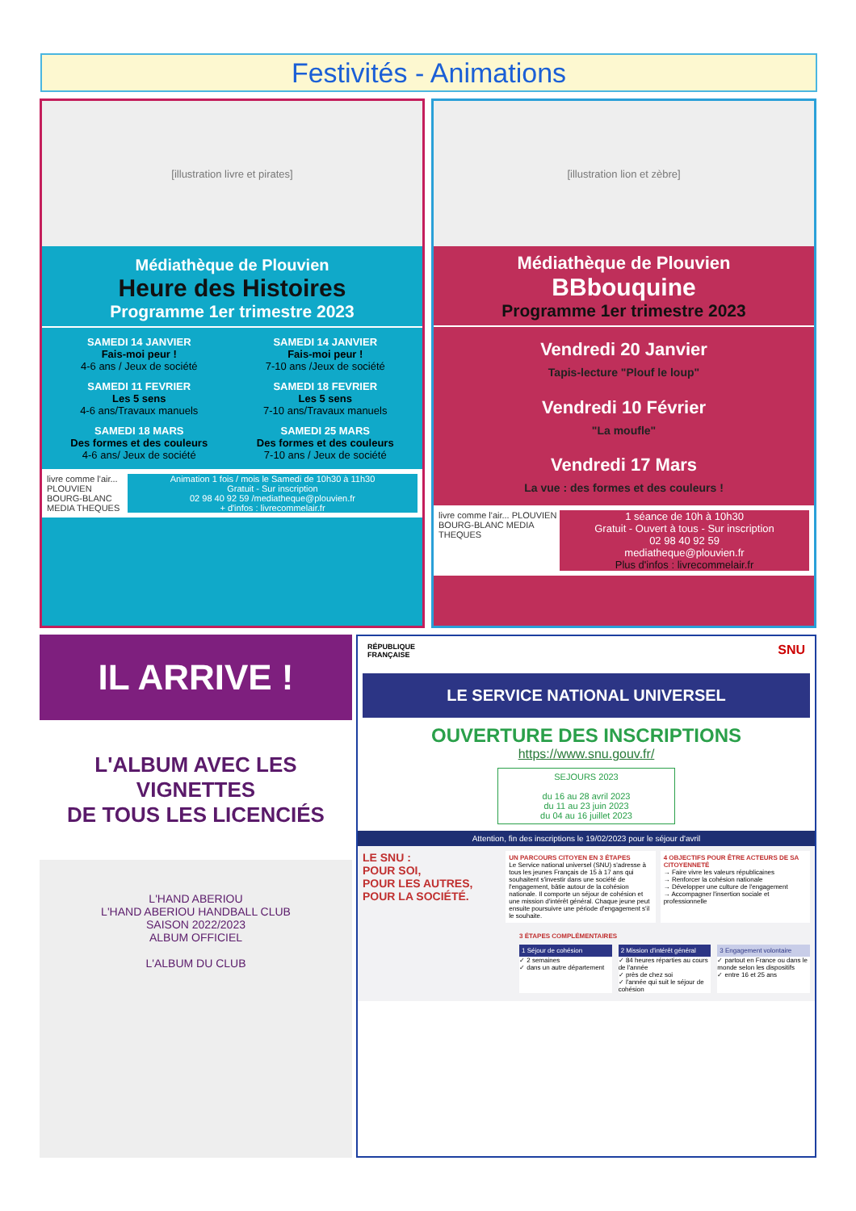Festivités - Animations
[illustration livre et pirates]
Médiathèque de Plouvien
Heure des Histoires
Programme 1er trimestre 2023
SAMEDI 14 JANVIER
Fais-moi peur !
4-6 ans / Jeux de société
SAMEDI 14 JANVIER
Fais-moi peur !
7-10 ans /Jeux de société
SAMEDI 11 FEVRIER
Les 5 sens
4-6 ans/Travaux manuels
SAMEDI 18 FEVRIER
Les 5 sens
7-10 ans/Travaux manuels
SAMEDI 18 MARS
Des formes et des couleurs
4-6 ans/ Jeux de société
SAMEDI 25 MARS
Des formes et des couleurs
7-10 ans / Jeux de société
livre comme l'air... PLOUVIEN BOURG-BLANC MEDIA THEQUES
Animation 1 fois / mois le Samedi de 10h30 à 11h30
Gratuit - Sur inscription
02 98 40 92 59 /mediatheque@plouvien.fr
+ d'infos : livrecommelair.fr
[illustration lion et zèbre]
Médiathèque de Plouvien
BBbouquine
Programme 1er trimestre 2023
Vendredi 20 Janvier
Tapis-lecture "Plouf le loup"
Vendredi 10 Février
"La moufle"
Vendredi 17 Mars
La vue : des formes et des couleurs !
livre comme l'air... PLOUVIEN BOURG-BLANC MEDIA THEQUES
1 séance de 10h à 10h30
Gratuit - Ouvert à tous - Sur inscription
02 98 40 92 59
mediatheque@plouvien.fr
Plus d'infos : livrecommelair.fr
IL ARRIVE !
L'ALBUM AVEC LES VIGNETTES
DE TOUS LES LICENCIÉS
L'HAND ABERIOU
L'HAND ABERIOU HANDBALL CLUB
SAISON 2022/2023
ALBUM OFFICIEL
L'ALBUM DU CLUB
RÉPUBLIQUE
FRANÇAISE SNU
LE SERVICE NATIONAL UNIVERSEL
OUVERTURE DES INSCRIPTIONS
https://www.snu.gouv.fr/
SEJOURS 2023
du 16 au 28 avril 2023
du 11 au 23 juin 2023
du 04 au 16 juillet 2023
Attention, fin des inscriptions le 19/02/2023 pour le séjour d'avril
LE SNU :
POUR SOI,
POUR LES AUTRES,
POUR LA SOCIÉTÉ.
UN PARCOURS CITOYEN EN 3 ÉTAPES
Le Service national universel (SNU) s'adresse à tous les jeunes Français de 15 à 17 ans qui souhaitent s'investir dans une société de l'engagement, bâtie autour de la cohésion nationale. Il comporte un séjour de cohésion et une mission d'intérêt général. Chaque jeune peut ensuite poursuivre une période d'engagement s'il le souhaite.
4 OBJECTIFS POUR ÊTRE ACTEURS DE SA CITOYENNETÉ
→ Faire vivre les valeurs républicaines
→ Renforcer la cohésion nationale
→ Développer une culture de l'engagement
→ Accompagner l'insertion sociale et professionnelle
3 ÉTAPES COMPLÉMENTAIRES
1 Séjour de cohésion
✓ 2 semaines
✓ dans un autre département
2 Mission d'intérêt général
✓ 84 heures réparties au cours de l'année
✓ près de chez soi
✓ l'année qui suit le séjour de cohésion
3 Engagement volontaire
✓ partout en France ou dans le monde selon les dispositifs
✓ entre 16 et 25 ans